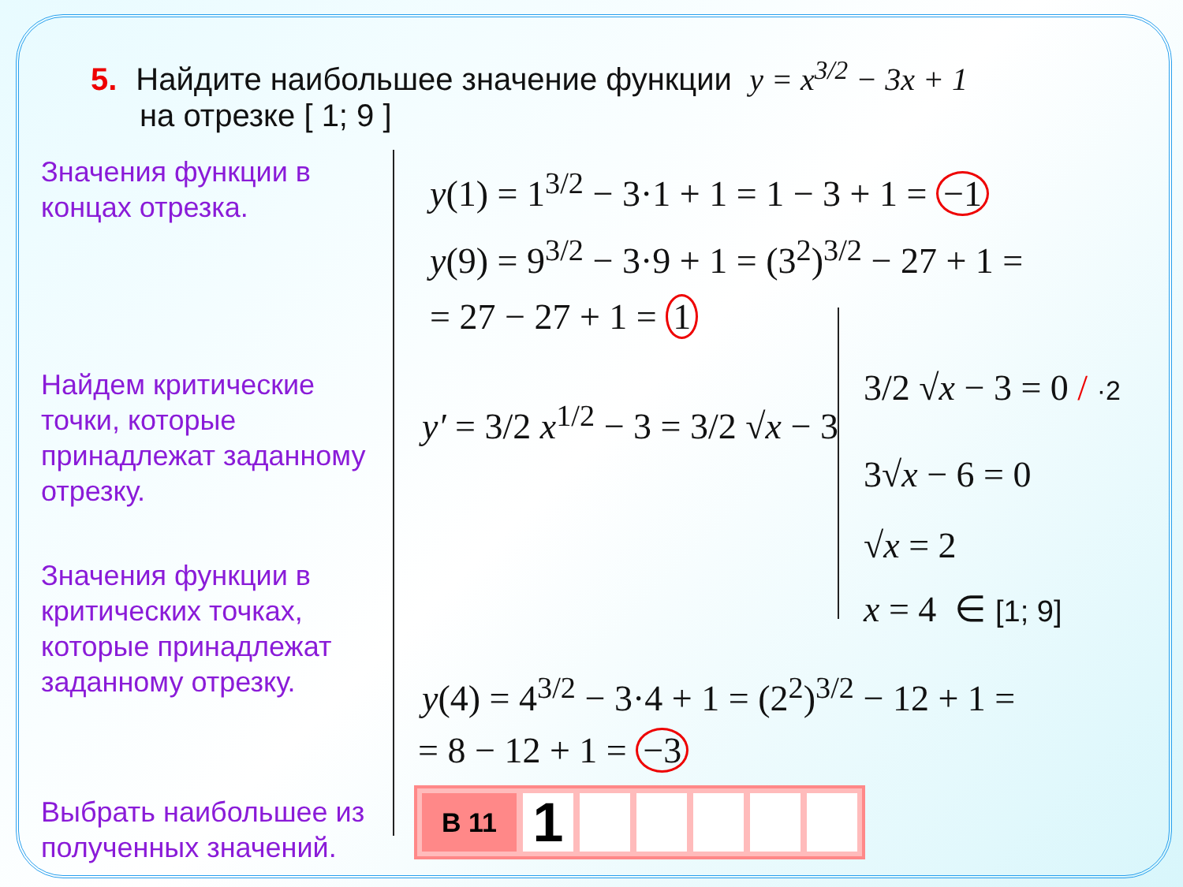5. Найдите наибольшее значение функции y = x<sup>3/2</sup> − 3x + 1
на отрезке [ 1; 9 ]
Значения функции в концах отрезка.
Найдем критические точки, которые принадлежат заданному отрезку.
Значения функции в критических точках, которые принадлежат заданному отрезку.
Выбрать наибольшее из полученных значений.
y(1) = 1<sup>3/2</sup> − 3·1 + 1 = 1 − 3 + 1 = −1
y(9) = 9<sup>3/2</sup> − 3·9 + 1 = (3<sup>2</sup>)<sup>3/2</sup> − 27 + 1 =
= 27 − 27 + 1 = 1
y′ = 3/2 x<sup>1/2</sup> − 3 = 3/2 √x − 3
3/2 √x − 3 = 0 / ·2
3√x − 6 = 0
√x = 2
x = 4 ∈ [1; 9]
y(4) = 4<sup>3/2</sup> − 3·4 + 1 = (2<sup>2</sup>)<sup>3/2</sup> − 12 + 1 =
= 8 − 12 + 1 = −3
В 11
1